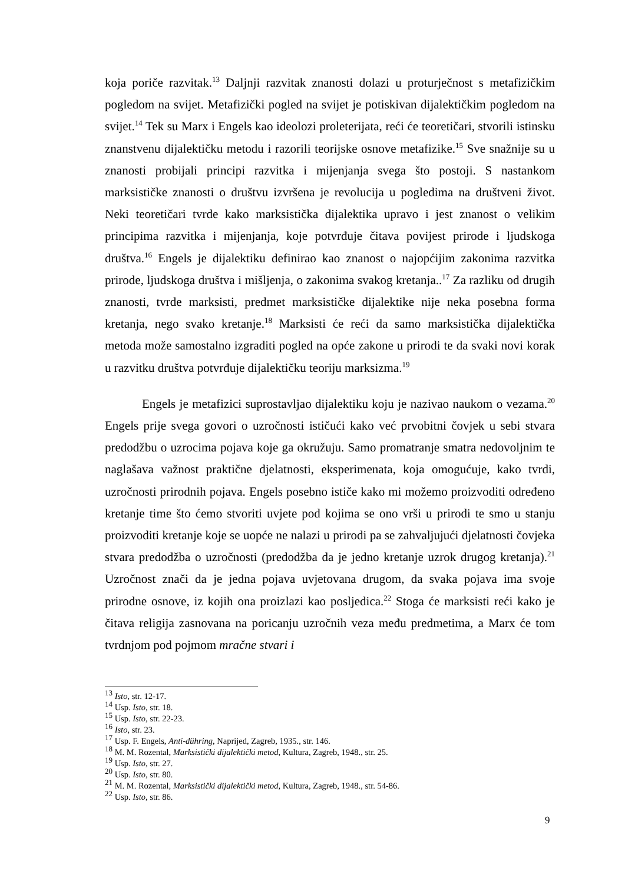koja poriče razvitak.<sup>13</sup> Daljnji razvitak znanosti dolazi u proturječnost s metafizičkim pogledom na svijet. Metafizički pogled na svijet je potiskivan dijalektičkim pogledom na svijet.<sup>14</sup> Tek su Marx i Engels kao ideolozi proleterijata, reći će teoretičari, stvorili istinsku znanstvenu dijalektičku metodu i razorili teorijske osnove metafizike.<sup>15</sup> Sve snažnije su u znanosti probijali principi razvitka i mijenjanja svega što postoji. S nastankom marksističke znanosti o društvu izvršena je revolucija u pogledima na društveni život. Neki teoretičari tvrde kako marksistička dijalektika upravo i jest znanost o velikim principima razvitka i mijenjanja, koje potvrđuje čitava povijest prirode i ljudskoga društva.<sup>16</sup> Engels je dijalektiku definirao kao znanost o najopćijim zakonima razvitka prirode, ljudskoga društva i mišljenja, o zakonima svakog kretanja..<sup>17</sup> Za razliku od drugih znanosti, tvrde marksisti, predmet marksističke dijalektike nije neka posebna forma kretanja, nego svako kretanje.<sup>18</sup> Marksisti će reći da samo marksistička dijalektička metoda može samostalno izgraditi pogled na opće zakone u prirodi te da svaki novi korak u razvitku društva potvrđuje dijalektičku teoriju marksizma.<sup>19</sup>
Engels je metafizici suprostavljao dijalektiku koju je nazivao naukom o vezama.<sup>20</sup> Engels prije svega govori o uzročnosti ističući kako već prvobitni čovjek u sebi stvara predodžbu o uzrocima pojava koje ga okružuju. Samo promatranje smatra nedovoljnim te naglašava važnost praktične djelatnosti, eksperimenata, koja omogućuje, kako tvrdi, uzročnosti prirodnih pojava. Engels posebno ističe kako mi možemo proizvoditi određeno kretanje time što ćemo stvoriti uvjete pod kojima se ono vrši u prirodi te smo u stanju proizvoditi kretanje koje se uopće ne nalazi u prirodi pa se zahvaljujući djelatnosti čovjeka stvara predodžba o uzročnosti (predodžba da je jedno kretanje uzrok drugog kretanja).<sup>21</sup> Uzročnost znači da je jedna pojava uvjetovana drugom, da svaka pojava ima svoje prirodne osnove, iz kojih ona proizlazi kao posljedica.<sup>22</sup> Stoga će marksisti reći kako je čitava religija zasnovana na poricanju uzročnih veza među predmetima, a Marx će tom tvrdnjom pod pojmom mračne stvari i
<sup>13</sup> Isto, str. 12-17.
<sup>14</sup> Usp. Isto, str. 18.
<sup>15</sup> Usp. Isto, str. 22-23.
<sup>16</sup> Isto, str. 23.
<sup>17</sup> Usp. F. Engels, Anti-dühring, Naprijed, Zagreb, 1935., str. 146.
<sup>18</sup> M. M. Rozental, Marksistički dijalektički metod, Kultura, Zagreb, 1948., str. 25.
<sup>19</sup> Usp. Isto, str. 27.
<sup>20</sup> Usp. Isto, str. 80.
<sup>21</sup> M. M. Rozental, Marksistički dijalektički metod, Kultura, Zagreb, 1948., str. 54-86.
<sup>22</sup> Usp. Isto, str. 86.
9